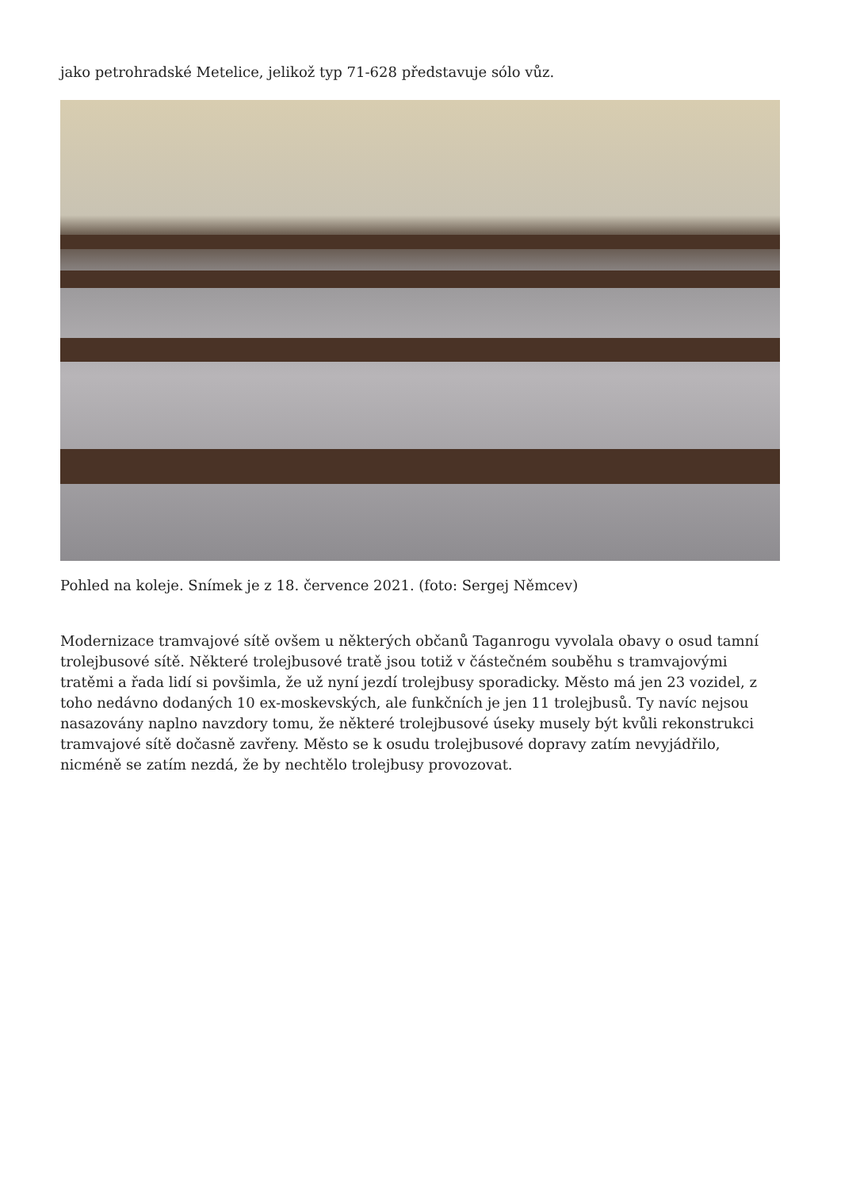jako petrohradské Metelice, jelikož typ 71-628 představuje sólo vůz.
Pohled na koleje. Snímek je z 18. července 2021. (foto: Sergej Němcev)
Modernizace tramvajové sítě ovšem u některých občanů Taganrogu vyvolala obavy o osud tamní trolejbusové sítě. Některé trolejbusové tratě jsou totiž v částečném souběhu s tramvajovými tratěmi a řada lidí si povšimla, že už nyní jezdí trolejbusy sporadicky. Město má jen 23 vozidel, z toho nedávno dodaných 10 ex-moskevských, ale funkčních je jen 11 trolejbusů. Ty navíc nejsou nasazovány naplno navzdory tomu, že některé trolejbusové úseky musely být kvůli rekonstrukci tramvajové sítě dočasně zavřeny. Město se k osudu trolejbusové dopravy zatím nevyjádřilo, nicméně se zatím nezdá, že by nechtělo trolejbusy provozovat.